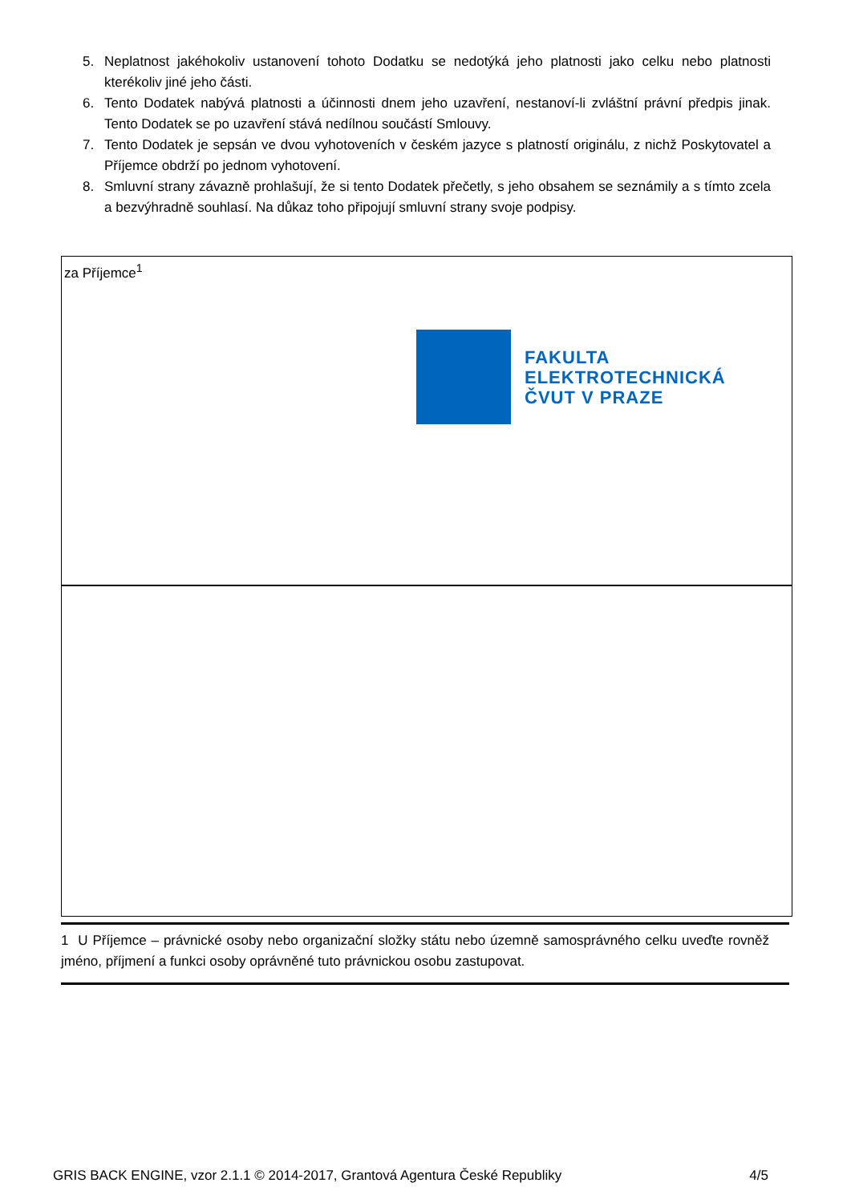5. Neplatnost jakéhokoliv ustanovení tohoto Dodatku se nedotýká jeho platnosti jako celku nebo platnosti kterékoliv jiné jeho části.
6. Tento Dodatek nabývá platnosti a účinnosti dnem jeho uzavření, nestanoví-li zvláštní právní předpis jinak. Tento Dodatek se po uzavření stává nedílnou součástí Smlouvy.
7. Tento Dodatek je sepsán ve dvou vyhotoveních v českém jazyce s platností originálu, z nichž Poskytovatel a Příjemce obdrží po jednom vyhotovení.
8. Smluvní strany závazně prohlašují, že si tento Dodatek přečetly, s jeho obsahem se seznámily a s tímto zcela a bezvýhradně souhlasí. Na důkaz toho připojují smluvní strany svoje podpisy.
za Příjemce<sup>1</sup>
FAKULTA
ELEKTROTECHNICKÁ
ČVUT V PRAZE
1 U Příjemce – právnické osoby nebo organizační složky státu nebo územně samosprávného celku uveďte rovněž jméno, příjmení a funkci osoby oprávněné tuto právnickou osobu zastupovat.
GRIS BACK ENGINE, vzor 2.1.1 © 2014-2017, Grantová Agentura České Republiky 4/5